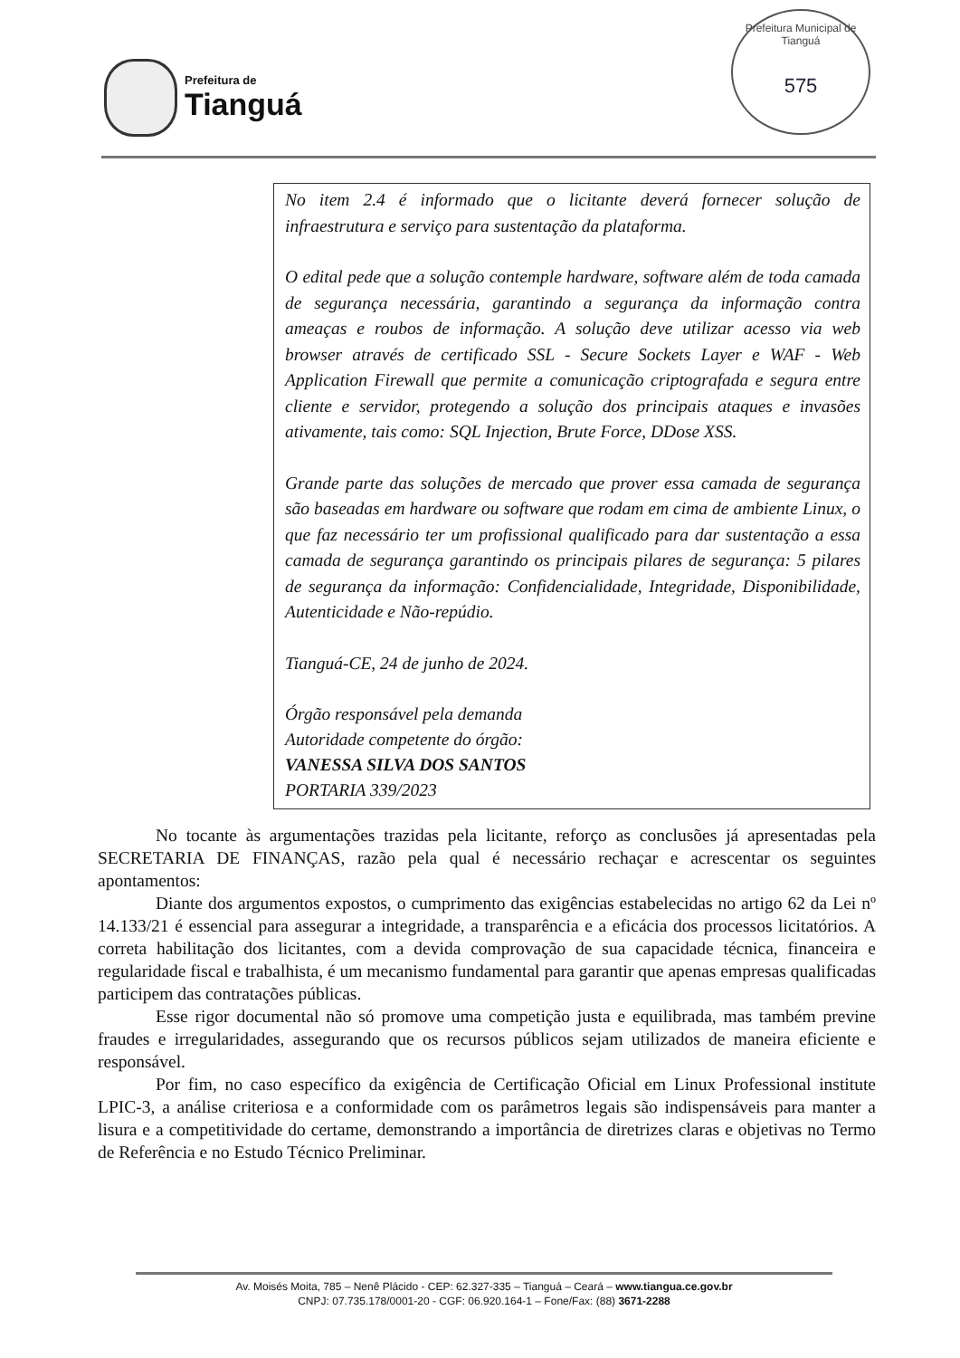Prefeitura de
Tianguá
Prefeitura Municipal de Tianguá
575
No item 2.4 é informado que o licitante deverá fornecer solução de infraestrutura e serviço para sustentação da plataforma.
O edital pede que a solução contemple hardware, software além de toda camada de segurança necessária, garantindo a segurança da informação contra ameaças e roubos de informação. A solução deve utilizar acesso via web browser através de certificado SSL - Secure Sockets Layer e WAF - Web Application Firewall que permite a comunicação criptografada e segura entre cliente e servidor, protegendo a solução dos principais ataques e invasões ativamente, tais como: SQL Injection, Brute Force, DDose XSS.
Grande parte das soluções de mercado que prover essa camada de segurança são baseadas em hardware ou software que rodam em cima de ambiente Linux, o que faz necessário ter um profissional qualificado para dar sustentação a essa camada de segurança garantindo os principais pilares de segurança: 5 pilares de segurança da informação: Confidencialidade, Integridade, Disponibilidade, Autenticidade e Não-repúdio.
Tianguá-CE, 24 de junho de 2024.
Órgão responsável pela demanda
Autoridade competente do órgão:
VANESSA SILVA DOS SANTOS
PORTARIA 339/2023
No tocante às argumentações trazidas pela licitante, reforço as conclusões já apresentadas pela SECRETARIA DE FINANÇAS, razão pela qual é necessário rechaçar e acrescentar os seguintes apontamentos:
Diante dos argumentos expostos, o cumprimento das exigências estabelecidas no artigo 62 da Lei nº 14.133/21 é essencial para assegurar a integridade, a transparência e a eficácia dos processos licitatórios. A correta habilitação dos licitantes, com a devida comprovação de sua capacidade técnica, financeira e regularidade fiscal e trabalhista, é um mecanismo fundamental para garantir que apenas empresas qualificadas participem das contratações públicas.
Esse rigor documental não só promove uma competição justa e equilibrada, mas também previne fraudes e irregularidades, assegurando que os recursos públicos sejam utilizados de maneira eficiente e responsável.
Por fim, no caso específico da exigência de Certificação Oficial em Linux Professional institute LPIC-3, a análise criteriosa e a conformidade com os parâmetros legais são indispensáveis para manter a lisura e a competitividade do certame, demonstrando a importância de diretrizes claras e objetivas no Termo de Referência e no Estudo Técnico Preliminar.
Av. Moisés Moita, 785 – Nenê Plácido - CEP: 62.327-335 – Tianguá – Ceará – www.tiangua.ce.gov.br
CNPJ: 07.735.178/0001-20 - CGF: 06.920.164-1 – Fone/Fax: (88) 3671-2288